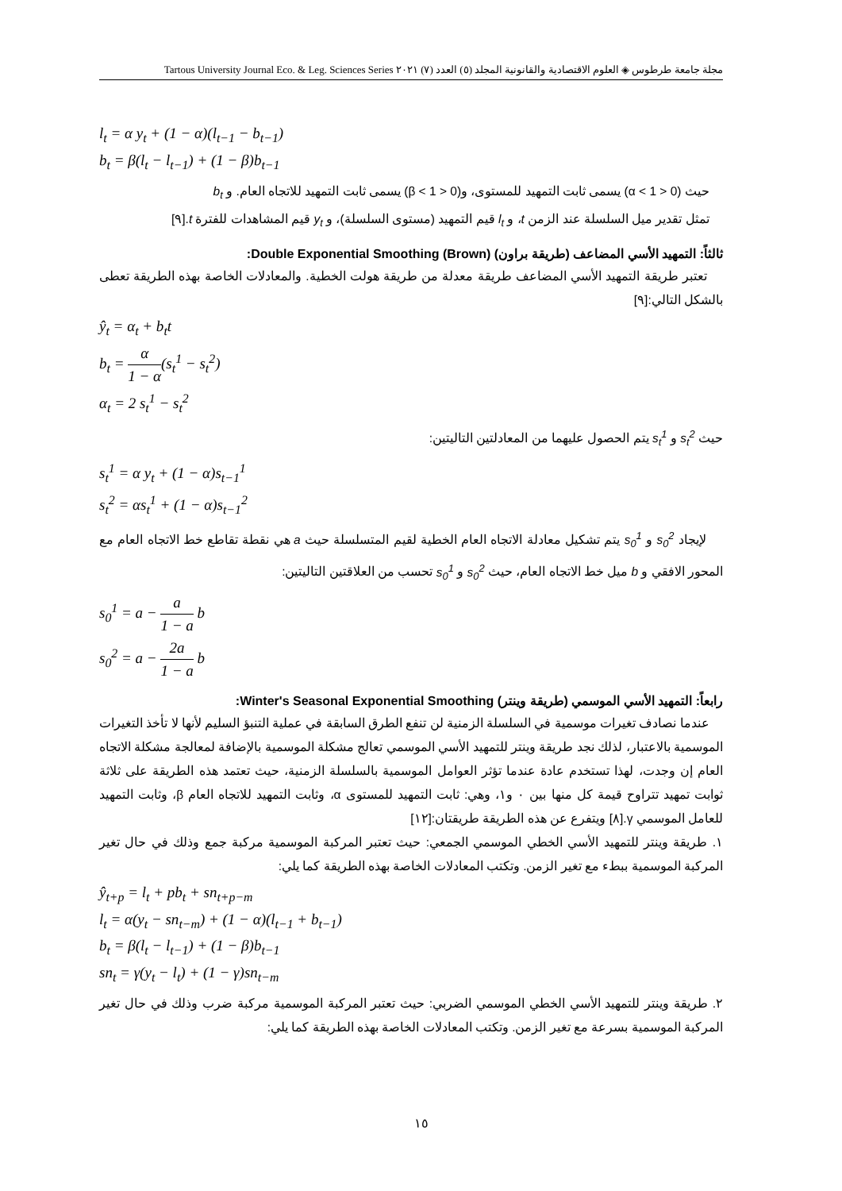مجلة جامعة طرطوس ◈ العلوم الاقتصادية والقانونية المجلد (٥) العدد (٧) ٢٠٢١ Tartous University Journal Eco. & Leg. Sciences Series
l<sub>t</sub> = α y<sub>t</sub> + (1 − α)(l<sub>t−1</sub> − b<sub>t−1</sub>)
b<sub>t</sub> = β(l<sub>t</sub> − l<sub>t−1</sub>) + (1 − β)b<sub>t−1</sub>
حيث (0 < α < 1) يسمى ثابت التمهيد للمستوى، و(0 < β < 1) يسمى ثابت التمهيد للاتجاه العام. و b<sub>t</sub>
تمثل تقدير ميل السلسلة عند الزمن t، و l<sub>t</sub> قيم التمهيد (مستوى السلسلة)، و y<sub>t</sub> قيم المشاهدات للفترة t.[٩]
ثالثاً: التمهيد الأسي المضاعف (طريقة براون) Double Exponential Smoothing (Brown):
تعتبر طريقة التمهيد الأسي المضاعف طريقة معدلة من طريقة هولت الخطية. والمعادلات الخاصة بهذه الطريقة تعطى بالشكل التالي:[٩]
ŷ<sub>t</sub> = α<sub>t</sub> + b<sub>t</sub>t
b<sub>t</sub> = α 1 − α(s<sub>t</sub><sup>1</sup> − s<sub>t</sub><sup>2</sup>)
α<sub>t</sub> = 2 s<sub>t</sub><sup>1</sup> − s<sub>t</sub><sup>2</sup>
حيث s<sub>t</sub><sup>2</sup> و s<sub>t</sub><sup>1</sup> يتم الحصول عليهما من المعادلتين التاليتين:
s<sub>t</sub><sup>1</sup> = α y<sub>t</sub> + (1 − α)s<sub>t−1</sub><sup>1</sup>
s<sub>t</sub><sup>2</sup> = αs<sub>t</sub><sup>1</sup> + (1 − α)s<sub>t−1</sub><sup>2</sup>
لإيجاد s<sub>0</sub><sup>2</sup> و s<sub>0</sub><sup>1</sup> يتم تشكيل معادلة الاتجاه العام الخطية لقيم المتسلسلة حيث a هي نقطة تقاطع خط الاتجاه العام مع المحور الافقي و b ميل خط الاتجاه العام، حيث s<sub>0</sub><sup>2</sup> و s<sub>0</sub><sup>1</sup> تحسب من العلاقتين التاليتين:
s<sub>0</sub><sup>1</sup> = a − a 1 − a b
s<sub>0</sub><sup>2</sup> = a − 2a 1 − a b
رابعاً: التمهيد الأسي الموسمي (طريقة وينتر) Winter's Seasonal Exponential Smoothing:
عندما نصادف تغيرات موسمية في السلسلة الزمنية لن تنفع الطرق السابقة في عملية التنبؤ السليم لأنها لا تأخذ التغيرات الموسمية بالاعتبار، لذلك نجد طريقة وينتر للتمهيد الأسي الموسمي تعالج مشكلة الموسمية بالإضافة لمعالجة مشكلة الاتجاه العام إن وجدت، لهذا تستخدم عادة عندما تؤثر العوامل الموسمية بالسلسلة الزمنية، حيث تعتمد هذه الطريقة على ثلاثة ثوابت تمهيد تتراوح قيمة كل منها بين ٠ و١، وهي: ثابت التمهيد للمستوى α، وثابت التمهيد للاتجاه العام β، وثابت التمهيد للعامل الموسمي γ.[٨] ويتفرع عن هذه الطريقة طريقتان:[١٢]
١. طريقة وينتر للتمهيد الأسي الخطي الموسمي الجمعي: حيث تعتبر المركبة الموسمية مركبة جمع وذلك في حال تغير المركبة الموسمية ببطء مع تغير الزمن. وتكتب المعادلات الخاصة بهذه الطريقة كما يلي:
ŷ<sub>t+p</sub> = l<sub>t</sub> + pb<sub>t</sub> + sn<sub>t+p−m</sub>
l<sub>t</sub> = α(y<sub>t</sub> − sn<sub>t−m</sub>) + (1 − α)(l<sub>t−1</sub> + b<sub>t−1</sub>)
b<sub>t</sub> = β(l<sub>t</sub> − l<sub>t−1</sub>) + (1 − β)b<sub>t−1</sub>
sn<sub>t</sub> = γ(y<sub>t</sub> − l<sub>t</sub>) + (1 − γ)sn<sub>t−m</sub>
٢. طريقة وينتر للتمهيد الأسي الخطي الموسمي الضربي: حيث تعتبر المركبة الموسمية مركبة ضرب وذلك في حال تغير المركبة الموسمية بسرعة مع تغير الزمن. وتكتب المعادلات الخاصة بهذه الطريقة كما يلي:
١٥